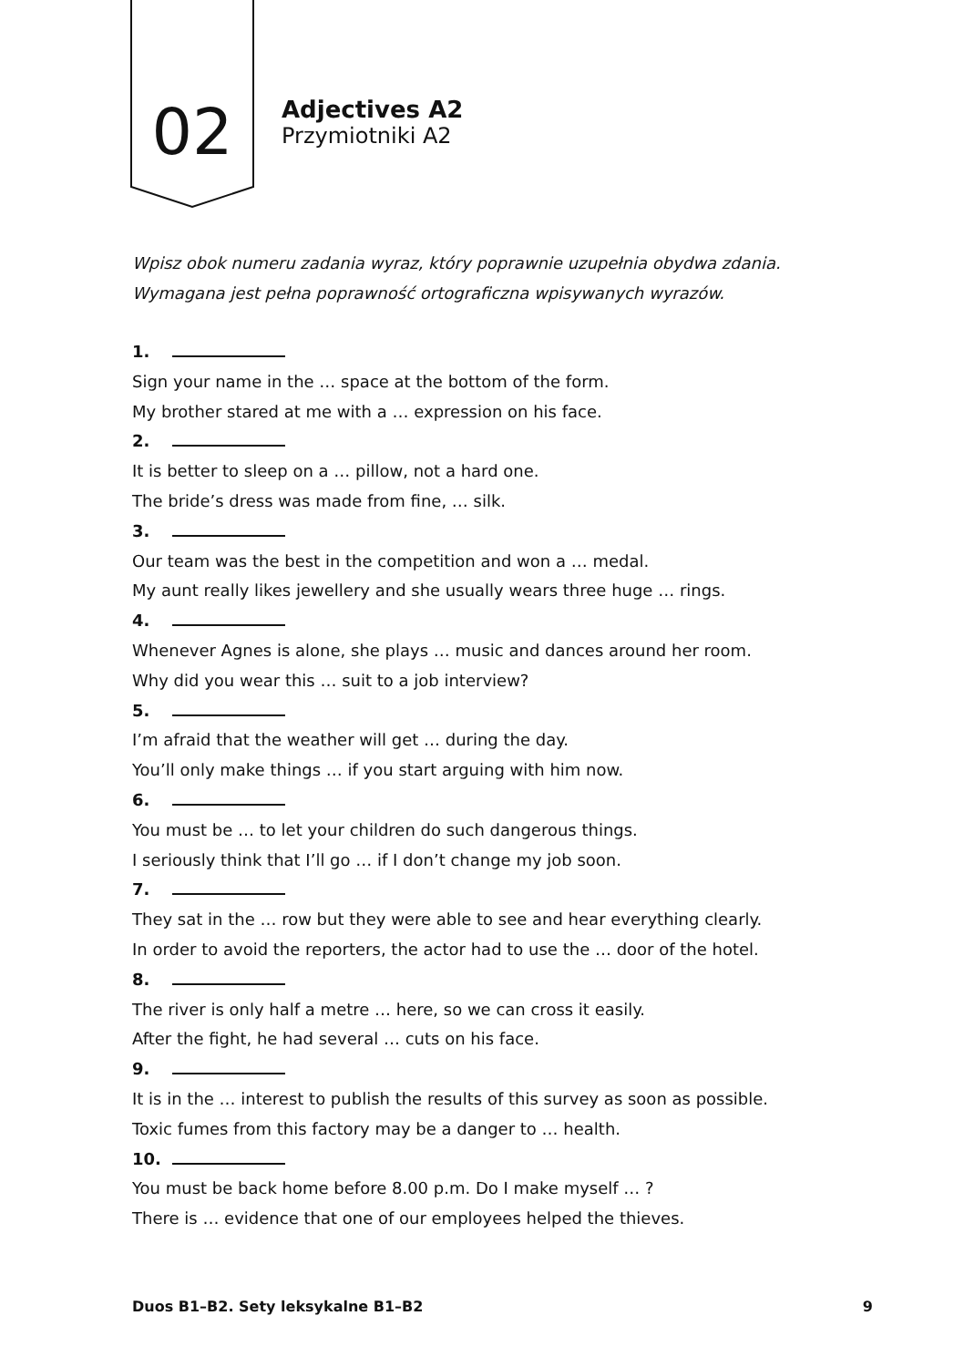02
Adjectives A2
Przymiotniki A2
Wpisz obok numeru zadania wyraz, który poprawnie uzupełnia obydwa zdania. Wymagana jest pełna poprawność ortograficzna wpisywanych wyrazów.
1.
Sign your name in the … space at the bottom of the form.
My brother stared at me with a … expression on his face.
2.
It is better to sleep on a … pillow, not a hard one.
The bride’s dress was made from fine, … silk.
3.
Our team was the best in the competition and won a … medal.
My aunt really likes jewellery and she usually wears three huge … rings.
4.
Whenever Agnes is alone, she plays … music and dances around her room.
Why did you wear this … suit to a job interview?
5.
I’m afraid that the weather will get … during the day.
You’ll only make things … if you start arguing with him now.
6.
You must be … to let your children do such dangerous things.
I seriously think that I’ll go … if I don’t change my job soon.
7.
They sat in the … row but they were able to see and hear everything clearly.
In order to avoid the reporters, the actor had to use the … door of the hotel.
8.
The river is only half a metre … here, so we can cross it easily.
After the fight, he had several … cuts on his face.
9.
It is in the … interest to publish the results of this survey as soon as possible.
Toxic fumes from this factory may be a danger to … health.
10.
You must be back home before 8.00 p.m. Do I make myself … ?
There is … evidence that one of our employees helped the thieves.
Duos B1–B2. Sety leksykalne B1–B2 9